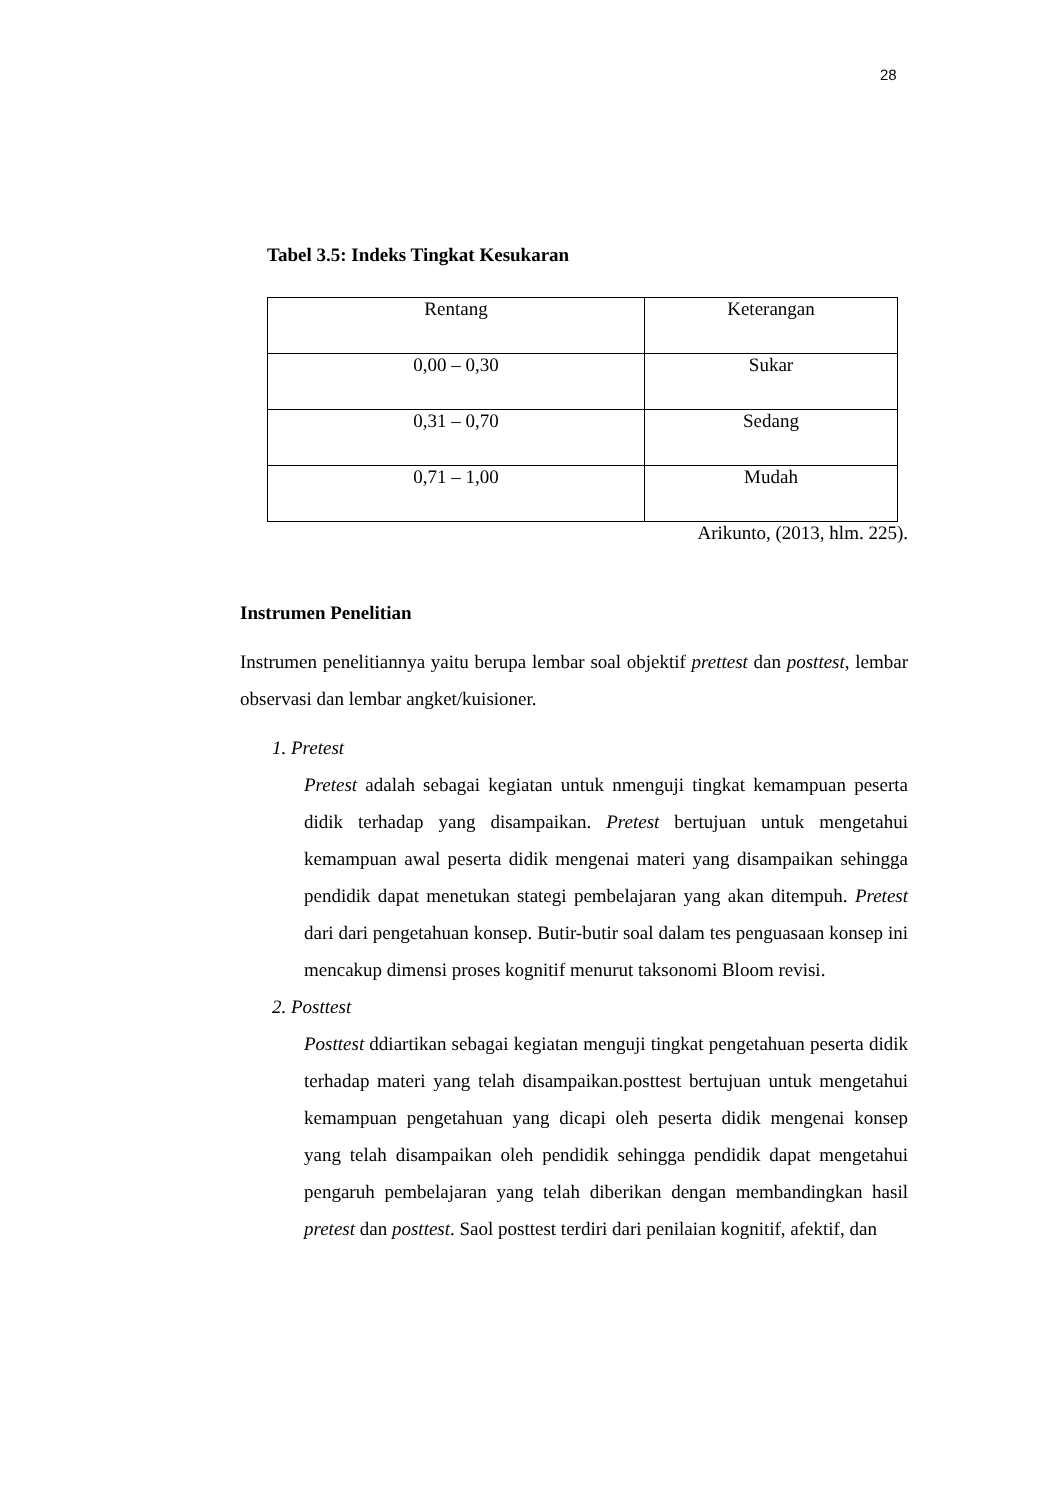28
Tabel 3.5: Indeks Tingkat Kesukaran
| Rentang | Keterangan |
| --- | --- |
| 0,00 – 0,30 | Sukar |
| 0,31 – 0,70 | Sedang |
| 0,71 – 1,00 | Mudah |
Arikunto, (2013, hlm. 225).
Instrumen Penelitian
Instrumen penelitiannya yaitu berupa lembar soal objektif prettest dan posttest, lembar observasi dan lembar angket/kuisioner.
1. Pretest
Pretest adalah sebagai kegiatan untuk nmenguji tingkat kemampuan peserta didik terhadap yang disampaikan. Pretest bertujuan untuk mengetahui kemampuan awal peserta didik mengenai materi yang disampaikan sehingga pendidik dapat menetukan stategi pembelajaran yang akan ditempuh. Pretest dari dari pengetahuan konsep. Butir-butir soal dalam tes penguasaan konsep ini mencakup dimensi proses kognitif menurut taksonomi Bloom revisi.
2. Posttest
Posttest ddiartikan sebagai kegiatan menguji tingkat pengetahuan peserta didik terhadap materi yang telah disampaikan.posttest bertujuan untuk mengetahui kemampuan pengetahuan yang dicapi oleh peserta didik mengenai konsep yang telah disampaikan oleh pendidik sehingga pendidik dapat mengetahui pengaruh pembelajaran yang telah diberikan dengan membandingkan hasil pretest dan posttest. Saol posttest terdiri dari penilaian kognitif, afektif, dan